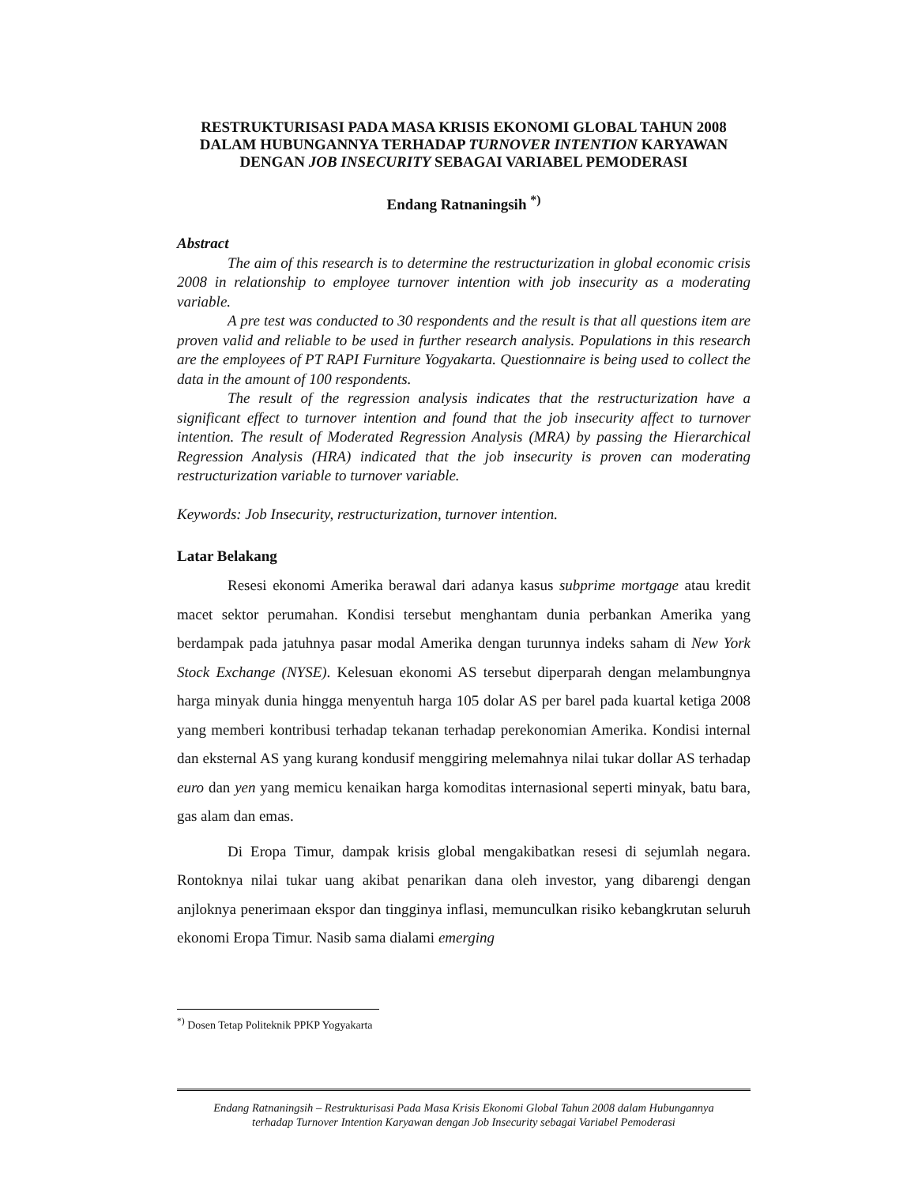RESTRUKTURISASI PADA MASA KRISIS EKONOMI GLOBAL TAHUN 2008 DALAM HUBUNGANNYA TERHADAP TURNOVER INTENTION KARYAWAN DENGAN JOB INSECURITY SEBAGAI VARIABEL PEMODERASI
Endang Ratnaningsih <sup>*)</sup>
Abstract
The aim of this research is to determine the restructurization in global economic crisis 2008 in relationship to employee turnover intention with job insecurity as a moderating variable.
A pre test was conducted to 30 respondents and the result is that all questions item are proven valid and reliable to be used in further research analysis. Populations in this research are the employees of PT RAPI Furniture Yogyakarta. Questionnaire is being used to collect the data in the amount of 100 respondents.
The result of the regression analysis indicates that the restructurization have a significant effect to turnover intention and found that the job insecurity affect to turnover intention. The result of Moderated Regression Analysis (MRA) by passing the Hierarchical Regression Analysis (HRA) indicated that the job insecurity is proven can moderating restructurization variable to turnover variable.
Keywords: Job Insecurity, restructurization, turnover intention.
Latar Belakang
Resesi ekonomi Amerika berawal dari adanya kasus subprime mortgage atau kredit macet sektor perumahan. Kondisi tersebut menghantam dunia perbankan Amerika yang berdampak pada jatuhnya pasar modal Amerika dengan turunnya indeks saham di New York Stock Exchange (NYSE). Kelesuan ekonomi AS tersebut diperparah dengan melambungnya harga minyak dunia hingga menyentuh harga 105 dolar AS per barel pada kuartal ketiga 2008 yang memberi kontribusi terhadap tekanan terhadap perekonomian Amerika. Kondisi internal dan eksternal AS yang kurang kondusif menggiring melemahnya nilai tukar dollar AS terhadap euro dan yen yang memicu kenaikan harga komoditas internasional seperti minyak, batu bara, gas alam dan emas.
Di Eropa Timur, dampak krisis global mengakibatkan resesi di sejumlah negara. Rontoknya nilai tukar uang akibat penarikan dana oleh investor, yang dibarengi dengan anjloknya penerimaan ekspor dan tingginya inflasi, memunculkan risiko kebangkrutan seluruh ekonomi Eropa Timur. Nasib sama dialami emerging
<sup>*)</sup> Dosen Tetap Politeknik PPKP Yogyakarta
Endang Ratnaningsih – Restrukturisasi Pada Masa Krisis Ekonomi Global Tahun 2008 dalam Hubungannya terhadap Turnover Intention Karyawan dengan Job Insecurity sebagai Variabel Pemoderasi